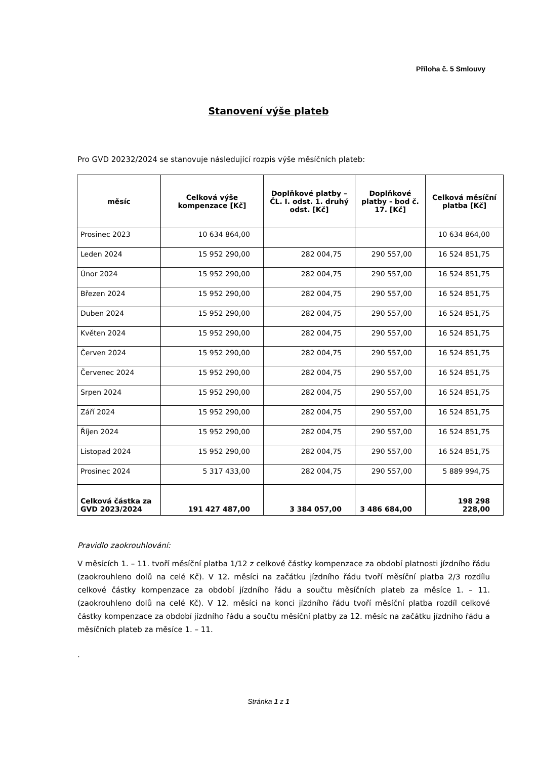Příloha č. 5 Smlouvy
Stanovení výše plateb
Pro GVD 20232/2024 se stanovuje následující rozpis výše měsíčních plateb:
| měsíc | Celková výše kompenzace [Kč] | Doplňkové platby – ČL. I. odst. 1. druhý odst. [Kč] | Doplňkové platby - bod č. 17. [Kč] | Celková měsíční platba [Kč] |
| --- | --- | --- | --- | --- |
| Prosinec 2023 | 10 634 864,00 | | | 10 634 864,00 |
| Leden 2024 | 15 952 290,00 | 282 004,75 | 290 557,00 | 16 524 851,75 |
| Únor 2024 | 15 952 290,00 | 282 004,75 | 290 557,00 | 16 524 851,75 |
| Březen 2024 | 15 952 290,00 | 282 004,75 | 290 557,00 | 16 524 851,75 |
| Duben 2024 | 15 952 290,00 | 282 004,75 | 290 557,00 | 16 524 851,75 |
| Květen 2024 | 15 952 290,00 | 282 004,75 | 290 557,00 | 16 524 851,75 |
| Červen 2024 | 15 952 290,00 | 282 004,75 | 290 557,00 | 16 524 851,75 |
| Červenec 2024 | 15 952 290,00 | 282 004,75 | 290 557,00 | 16 524 851,75 |
| Srpen 2024 | 15 952 290,00 | 282 004,75 | 290 557,00 | 16 524 851,75 |
| Září 2024 | 15 952 290,00 | 282 004,75 | 290 557,00 | 16 524 851,75 |
| Říjen 2024 | 15 952 290,00 | 282 004,75 | 290 557,00 | 16 524 851,75 |
| Listopad 2024 | 15 952 290,00 | 282 004,75 | 290 557,00 | 16 524 851,75 |
| Prosinec 2024 | 5 317 433,00 | 282 004,75 | 290 557,00 | 5 889 994,75 |
| Celková částka za GVD 2023/2024 | 191 427 487,00 | 3 384 057,00 | 3 486 684,00 | 198 298 228,00 |
Pravidlo zaokrouhlování:
V měsících 1. – 11. tvoří měsíční platba 1/12 z celkové částky kompenzace za období platnosti jízdního řádu (zaokrouhleno dolů na celé Kč). V 12. měsíci na začátku jízdního řádu tvoří měsíční platba 2/3 rozdílu celkové částky kompenzace za období jízdního řádu a součtu měsíčních plateb za měsíce 1. – 11. (zaokrouhleno dolů na celé Kč). V 12. měsíci na konci jízdního řádu tvoří měsíční platba rozdíl celkové částky kompenzace za období jízdního řádu a součtu měsíční platby za 12. měsíc na začátku jízdního řádu a měsíčních plateb za měsíce 1. – 11.
.
Stránka 1 z 1